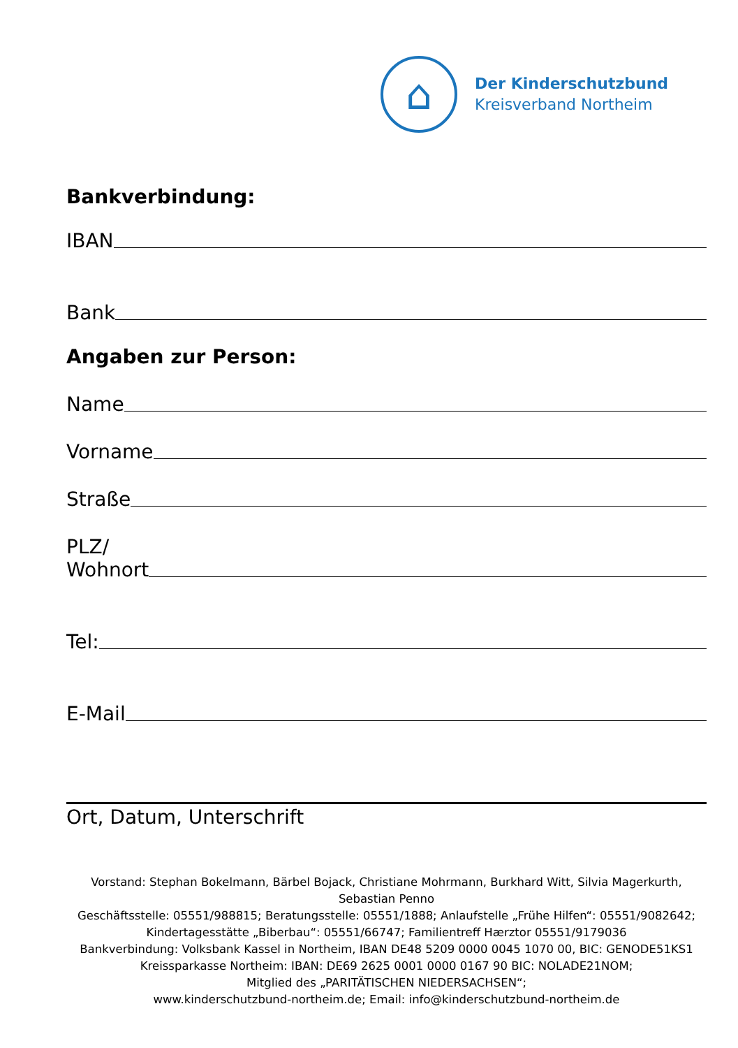⌂
Der Kinderschutzbund
Kreisverband Northeim
Bankverbindung:
IBAN
Bank
Angaben zur Person:
Name
Vorname
Straße
PLZ/
Wohnort
Tel:
E-Mail
Ort, Datum, Unterschrift
Vorstand: Stephan Bokelmann, Bärbel Bojack, Christiane Mohrmann, Burkhard Witt, Silvia Magerkurth,
Sebastian Penno
Geschäftsstelle: 05551/988815; Beratungsstelle: 05551/1888; Anlaufstelle „Frühe Hilfen“: 05551/9082642;
Kindertagesstätte „Biberbau“: 05551/66747; Familientreff Hærztor 05551/9179036
Bankverbindung: Volksbank Kassel in Northeim, IBAN DE48 5209 0000 0045 1070 00, BIC: GENODE51KS1
Kreissparkasse Northeim: IBAN: DE69 2625 0001 0000 0167 90 BIC: NOLADE21NOM;
Mitglied des „PARITÄTISCHEN NIEDERSACHSEN“;
www.kinderschutzbund-northeim.de; Email: info@kinderschutzbund-northeim.de